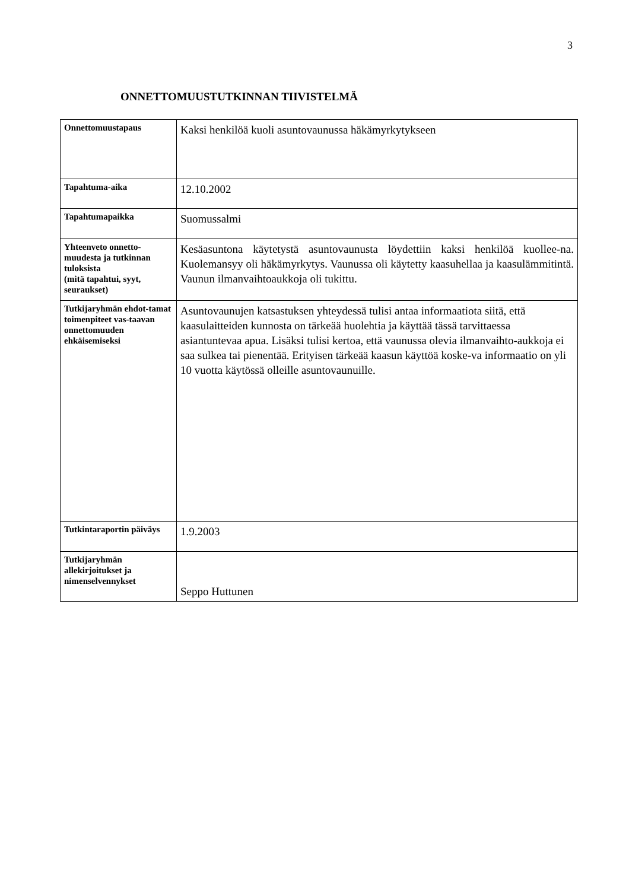3
ONNETTOMUUSTUTKINNAN TIIVISTELMÄ
| Onnettomuustapaus | Kaksi henkilöä kuoli asuntovaunussa häkämyrkytykseen |
| Tapahtuma-aika | 12.10.2002 |
| Tapahtumapaikka | Suomussalmi |
| Yhteenveto onnetto-muudesta ja tutkinnan tuloksista (mitä tapahtui, syyt, seuraukset) | Kesäasuntona käytetystä asuntovaunusta löydettiin kaksi henkilöä kuollee-na. Kuolemansyy oli häkämyrkytys. Vaunussa oli käytetty kaasuhellaa ja kaasulämmitintä. Vaunun ilmanvaihtoaukkoja oli tukittu. |
| Tutkijaryhmän ehdot-tamat toimenpiteet vas-taavan onnettomuuden ehkäisemiseksi | Asuntovaunujen katsastuksen yhteydessä tulisi antaa informaatiota siitä, että kaasulaitteiden kunnosta on tärkeää huolehtia ja käyttää tässä tarvittaessa asiantuntevaa apua. Lisäksi tulisi kertoa, että vaunussa olevia ilmanvaihto-aukkoja ei saa sulkea tai pienentää. Erityisen tärkeää kaasun käyttöä koske-va informaatio on yli 10 vuotta käytössä olleille asuntovaunuille. |
| Tutkintaraportin päiväys | 1.9.2003 |
| Tutkijaryhmän allekirjoitukset ja nimenselvennykset | Seppo Huttunen |